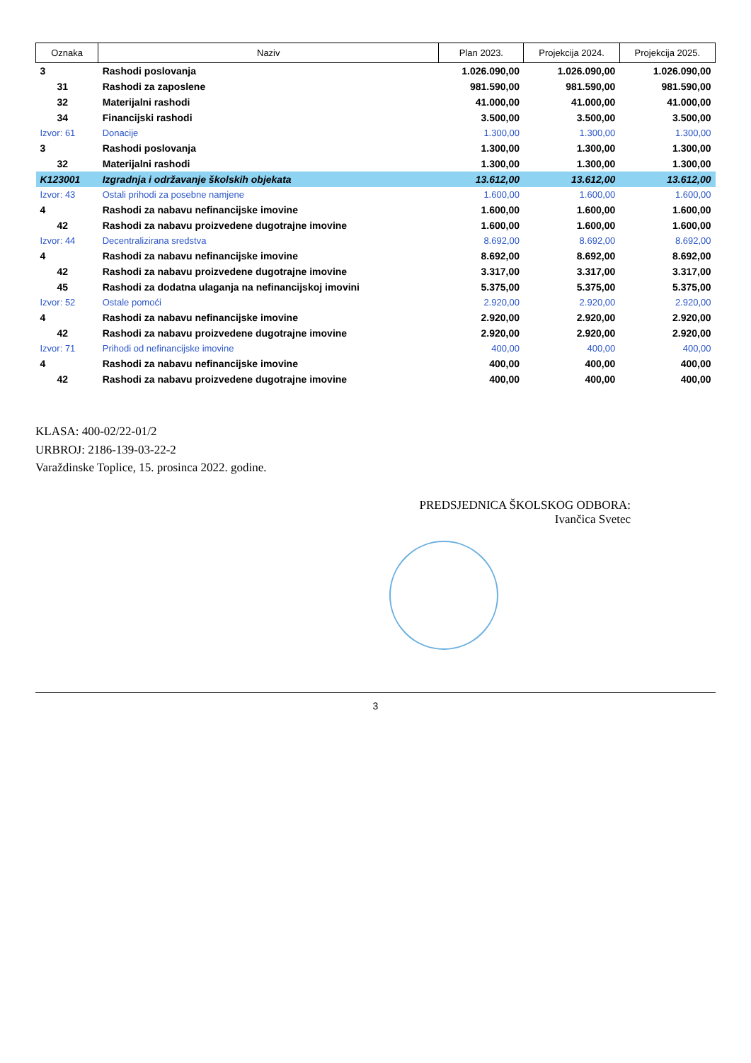| Oznaka | Naziv | Plan 2023. | Projekcija 2024. | Projekcija 2025. |
| --- | --- | --- | --- | --- |
| 3 | Rashodi poslovanja | 1.026.090,00 | 1.026.090,00 | 1.026.090,00 |
| 31 | Rashodi za zaposlene | 981.590,00 | 981.590,00 | 981.590,00 |
| 32 | Materijalni rashodi | 41.000,00 | 41.000,00 | 41.000,00 |
| 34 | Financijski rashodi | 3.500,00 | 3.500,00 | 3.500,00 |
| Izvor: 61 | Donacije | 1.300,00 | 1.300,00 | 1.300,00 |
| 3 | Rashodi poslovanja | 1.300,00 | 1.300,00 | 1.300,00 |
| 32 | Materijalni rashodi | 1.300,00 | 1.300,00 | 1.300,00 |
| K123001 | Izgradnja i održavanje školskih objekata | 13.612,00 | 13.612,00 | 13.612,00 |
| Izvor: 43 | Ostali prihodi za posebne namjene | 1.600,00 | 1.600,00 | 1.600,00 |
| 4 | Rashodi za nabavu nefinancijske imovine | 1.600,00 | 1.600,00 | 1.600,00 |
| 42 | Rashodi za nabavu proizvedene dugotrajne imovine | 1.600,00 | 1.600,00 | 1.600,00 |
| Izvor: 44 | Decentralizirana sredstva | 8.692,00 | 8.692,00 | 8.692,00 |
| 4 | Rashodi za nabavu nefinancijske imovine | 8.692,00 | 8.692,00 | 8.692,00 |
| 42 | Rashodi za nabavu proizvedene dugotrajne imovine | 3.317,00 | 3.317,00 | 3.317,00 |
| 45 | Rashodi za dodatna ulaganja na nefinancijskoj imovini | 5.375,00 | 5.375,00 | 5.375,00 |
| Izvor: 52 | Ostale pomoći | 2.920,00 | 2.920,00 | 2.920,00 |
| 4 | Rashodi za nabavu nefinancijske imovine | 2.920,00 | 2.920,00 | 2.920,00 |
| 42 | Rashodi za nabavu proizvedene dugotrajne imovine | 2.920,00 | 2.920,00 | 2.920,00 |
| Izvor: 71 | Prihodi od nefinancijske imovine | 400,00 | 400,00 | 400,00 |
| 4 | Rashodi za nabavu nefinancijske imovine | 400,00 | 400,00 | 400,00 |
| 42 | Rashodi za nabavu proizvedene dugotrajne imovine | 400,00 | 400,00 | 400,00 |
KLASA: 400-02/22-01/2
URBROJ: 2186-139-03-22-2
Varaždinske Toplice, 15. prosinca 2022. godine.
PREDSJEDNICA ŠKOLSKOG ODBORA:
Ivančica Svetec
3